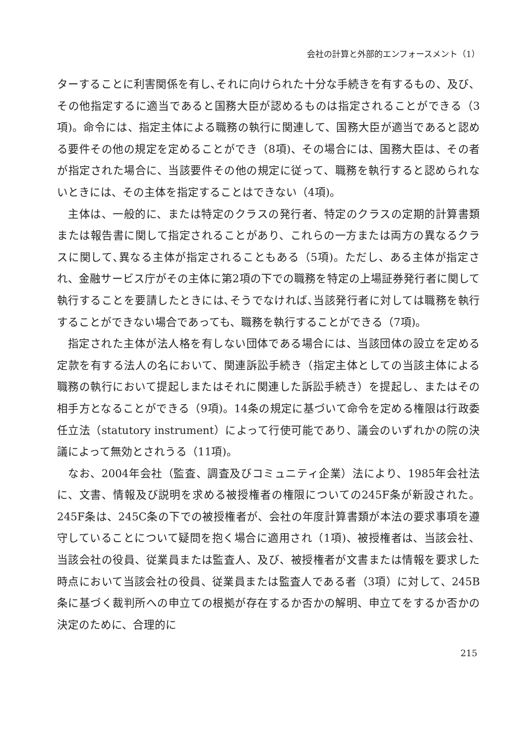会社の計算と外部的エンフォースメント（1）
ターすることに利害関係を有し､それに向けられた十分な手続きを有するもの、及び、その他指定するに適当であると国務大臣が認めるものは指定されることができる（3項)。命令には、指定主体による職務の執行に関連して、国務大臣が適当であると認める要件その他の規定を定めることができ（8項)、その場合には、国務大臣は、その者が指定された場合に、当該要件その他の規定に従って、職務を執行すると認められないときには、その主体を指定することはできない（4項)。
主体は、一般的に、または特定のクラスの発行者、特定のクラスの定期的計算書類または報告書に関して指定されることがあり、これらの一方または両方の異なるクラスに関して､異なる主体が指定されることもある（5項)。ただし、ある主体が指定され、金融サービス庁がその主体に第2項の下での職務を特定の上場証券発行者に関して執行することを要請したときには､そうでなければ､当該発行者に対しては職務を執行することができない場合であっても、職務を執行することができる（7項)。
指定された主体が法人格を有しない団体である場合には、当該団体の設立を定める定款を有する法人の名において、関連訴訟手続き（指定主体としての当該主体による職務の執行において提起しまたはそれに関連した訴訟手続き）を提起し、またはその相手方となることができる（9項)。14条の規定に基づいて命令を定める権限は行政委任立法（statutory instrument）によって行使可能であり、議会のいずれかの院の決議によって無効とされうる（11項)。
なお、2004年会社（監査、調査及びコミュニティ企業）法により、1985年会社法に、文書、情報及び説明を求める被授権者の権限についての245F条が新設された。245F条は、245C条の下での被授権者が、会社の年度計算書類が本法の要求事項を遵守していることについて疑問を抱く場合に適用され（1項)、被授権者は、当該会社、当該会社の役員、従業員または監査人、及び、被授権者が文書または情報を要求した時点において当該会社の役員、従業員または監査人である者（3項）に対して、245B条に基づく裁判所への申立ての根拠が存在するか否かの解明、申立てをするか否かの決定のために、合理的に
215